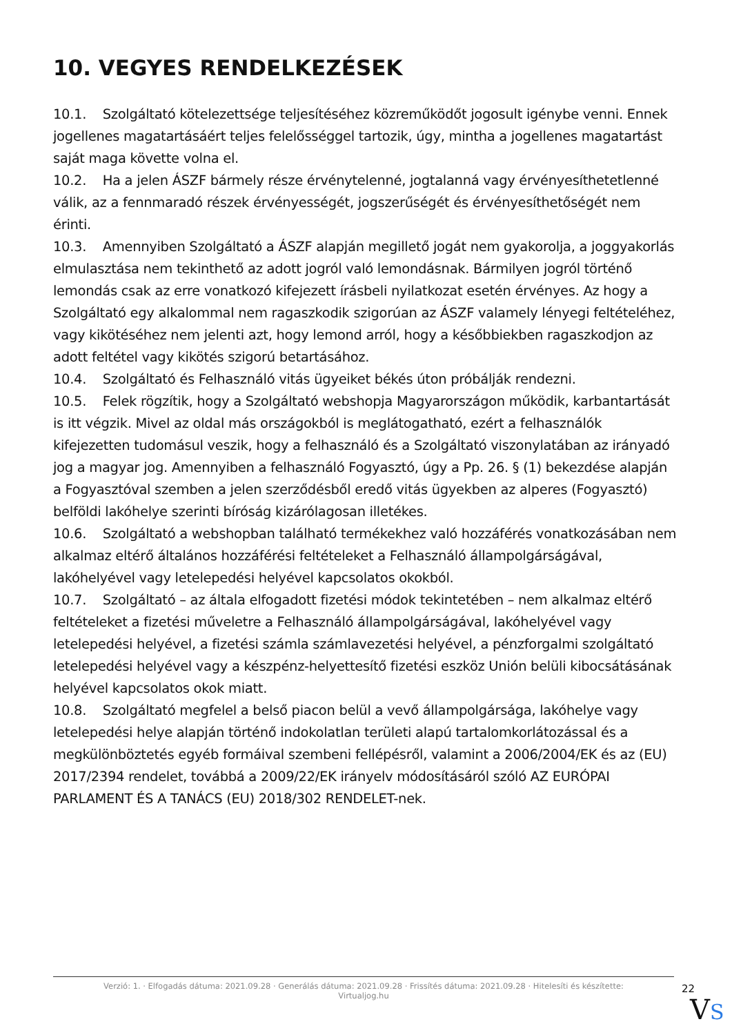10. VEGYES RENDELKEZÉSEK
10.1. Szolgáltató kötelezettsége teljesítéséhez közreműködőt jogosult igénybe venni. Ennek jogellenes magatartásáért teljes felelősséggel tartozik, úgy, mintha a jogellenes magatartást saját maga követte volna el.
10.2. Ha a jelen ÁSZF bármely része érvénytelenné, jogtalanná vagy érvényesíthetetlenné válik, az a fennmaradó részek érvényességét, jogszerűségét és érvényesíthetőségét nem érinti.
10.3. Amennyiben Szolgáltató a ÁSZF alapján megillető jogát nem gyakorolja, a joggyakorlás elmulasztása nem tekinthető az adott jogról való lemondásnak. Bármilyen jogról történő lemondás csak az erre vonatkozó kifejezett írásbeli nyilatkozat esetén érvényes. Az hogy a Szolgáltató egy alkalommal nem ragaszkodik szigorúan az ÁSZF valamely lényegi feltételéhez, vagy kikötéséhez nem jelenti azt, hogy lemond arról, hogy a későbbiekben ragaszkodjon az adott feltétel vagy kikötés szigorú betartásához.
10.4. Szolgáltató és Felhasználó vitás ügyeiket békés úton próbálják rendezni.
10.5. Felek rögzítik, hogy a Szolgáltató webshopja Magyarországon működik, karbantartását is itt végzik. Mivel az oldal más országokból is meglátogatható, ezért a felhasználók kifejezetten tudomásul veszik, hogy a felhasználó és a Szolgáltató viszonylatában az irányadó jog a magyar jog. Amennyiben a felhasználó Fogyasztó, úgy a Pp. 26. § (1) bekezdése alapján a Fogyasztóval szemben a jelen szerződésből eredő vitás ügyekben az alperes (Fogyasztó) belföldi lakóhelye szerinti bíróság kizárólagosan illetékes.
10.6. Szolgáltató a webshopban található termékekhez való hozzáférés vonatkozásában nem alkalmaz eltérő általános hozzáférési feltételeket a Felhasználó állampolgárságával, lakóhelyével vagy letelepedési helyével kapcsolatos okokból.
10.7. Szolgáltató – az általa elfogadott fizetési módok tekintetében – nem alkalmaz eltérő feltételeket a fizetési műveletre a Felhasználó állampolgárságával, lakóhelyével vagy letelepedési helyével, a fizetési számla számlavezetési helyével, a pénzforgalmi szolgáltató letelepedési helyével vagy a készpénz-helyettesítő fizetési eszköz Unión belüli kibocsátásának helyével kapcsolatos okok miatt.
10.8. Szolgáltató megfelel a belső piacon belül a vevő állampolgársága, lakóhelye vagy letelepedési helye alapján történő indokolatlan területi alapú tartalomkorlátozással és a megkülönböztetés egyéb formáival szembeni fellépésről, valamint a 2006/2004/EK és az (EU) 2017/2394 rendelet, továbbá a 2009/22/EK irányelv módosításáról szóló AZ EURÓPAI PARLAMENT ÉS A TANÁCS (EU) 2018/302 RENDELET-nek.
Verzió: 1. · Elfogadás dátuma: 2021.09.28 · Generálás dátuma: 2021.09.28 · Frissítés dátuma: 2021.09.28 · Hitelesíti és készítette: Virtualjog.hu
22
VS